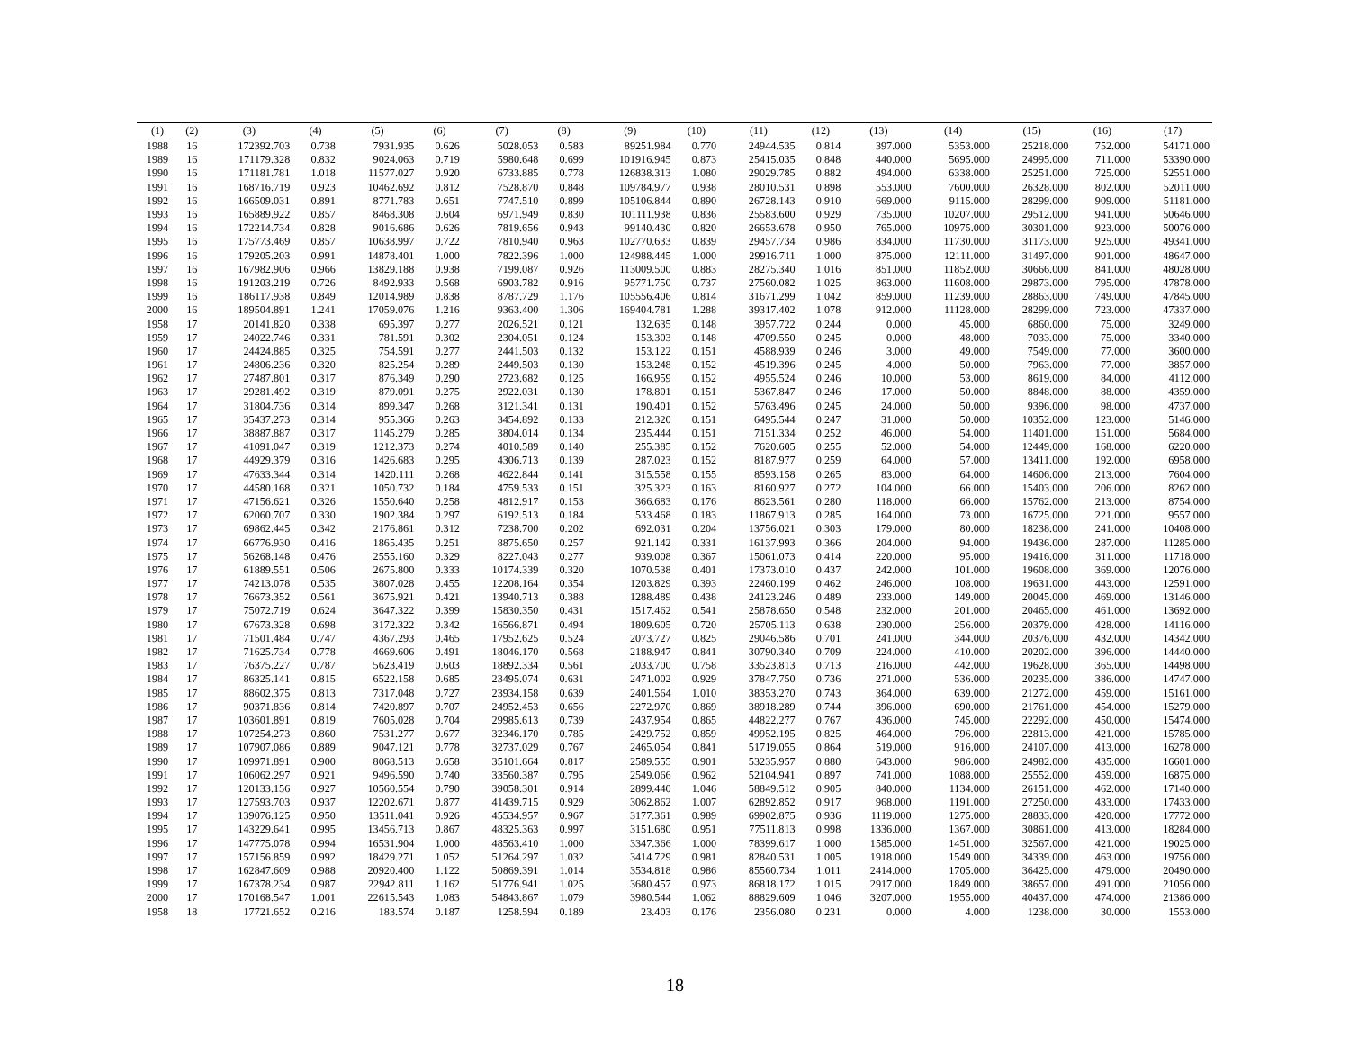| (1) | (2) | (3) | (4) | (5) | (6) | (7) | (8) | (9) | (10) | (11) | (12) | (13) | (14) | (15) | (16) | (17) |
| --- | --- | --- | --- | --- | --- | --- | --- | --- | --- | --- | --- | --- | --- | --- | --- | --- |
| 1988 | 16 | 172392.703 | 0.738 | 7931.935 | 0.626 | 5028.053 | 0.583 | 89251.984 | 0.770 | 24944.535 | 0.814 | 397.000 | 5353.000 | 25218.000 | 752.000 | 54171.000 |
| 1989 | 16 | 171179.328 | 0.832 | 9024.063 | 0.719 | 5980.648 | 0.699 | 101916.945 | 0.873 | 25415.035 | 0.848 | 440.000 | 5695.000 | 24995.000 | 711.000 | 53390.000 |
| 1990 | 16 | 171181.781 | 1.018 | 11577.027 | 0.920 | 6733.885 | 0.778 | 126838.313 | 1.080 | 29029.785 | 0.882 | 494.000 | 6338.000 | 25251.000 | 725.000 | 52551.000 |
| 1991 | 16 | 168716.719 | 0.923 | 10462.692 | 0.812 | 7528.870 | 0.848 | 109784.977 | 0.938 | 28010.531 | 0.898 | 553.000 | 7600.000 | 26328.000 | 802.000 | 52011.000 |
| 1992 | 16 | 166509.031 | 0.891 | 8771.783 | 0.651 | 7747.510 | 0.899 | 105106.844 | 0.890 | 26728.143 | 0.910 | 669.000 | 9115.000 | 28299.000 | 909.000 | 51181.000 |
| 1993 | 16 | 165889.922 | 0.857 | 8468.308 | 0.604 | 6971.949 | 0.830 | 101111.938 | 0.836 | 25583.600 | 0.929 | 735.000 | 10207.000 | 29512.000 | 941.000 | 50646.000 |
| 1994 | 16 | 172214.734 | 0.828 | 9016.686 | 0.626 | 7819.656 | 0.943 | 99140.430 | 0.820 | 26653.678 | 0.950 | 765.000 | 10975.000 | 30301.000 | 923.000 | 50076.000 |
| 1995 | 16 | 175773.469 | 0.857 | 10638.997 | 0.722 | 7810.940 | 0.963 | 102770.633 | 0.839 | 29457.734 | 0.986 | 834.000 | 11730.000 | 31173.000 | 925.000 | 49341.000 |
| 1996 | 16 | 179205.203 | 0.991 | 14878.401 | 1.000 | 7822.396 | 1.000 | 124988.445 | 1.000 | 29916.711 | 1.000 | 875.000 | 12111.000 | 31497.000 | 901.000 | 48647.000 |
| 1997 | 16 | 167982.906 | 0.966 | 13829.188 | 0.938 | 7199.087 | 0.926 | 113009.500 | 0.883 | 28275.340 | 1.016 | 851.000 | 11852.000 | 30666.000 | 841.000 | 48028.000 |
| 1998 | 16 | 191203.219 | 0.726 | 8492.933 | 0.568 | 6903.782 | 0.916 | 95771.750 | 0.737 | 27560.082 | 1.025 | 863.000 | 11608.000 | 29873.000 | 795.000 | 47878.000 |
| 1999 | 16 | 186117.938 | 0.849 | 12014.989 | 0.838 | 8787.729 | 1.176 | 105556.406 | 0.814 | 31671.299 | 1.042 | 859.000 | 11239.000 | 28863.000 | 749.000 | 47845.000 |
| 2000 | 16 | 189504.891 | 1.241 | 17059.076 | 1.216 | 9363.400 | 1.306 | 169404.781 | 1.288 | 39317.402 | 1.078 | 912.000 | 11128.000 | 28299.000 | 723.000 | 47337.000 |
| 1958 | 17 | 20141.820 | 0.338 | 695.397 | 0.277 | 2026.521 | 0.121 | 132.635 | 0.148 | 3957.722 | 0.244 | 0.000 | 45.000 | 6860.000 | 75.000 | 3249.000 |
| 1959 | 17 | 24022.746 | 0.331 | 781.591 | 0.302 | 2304.051 | 0.124 | 153.303 | 0.148 | 4709.550 | 0.245 | 0.000 | 48.000 | 7033.000 | 75.000 | 3340.000 |
| 1960 | 17 | 24424.885 | 0.325 | 754.591 | 0.277 | 2441.503 | 0.132 | 153.122 | 0.151 | 4588.939 | 0.246 | 3.000 | 49.000 | 7549.000 | 77.000 | 3600.000 |
| 1961 | 17 | 24806.236 | 0.320 | 825.254 | 0.289 | 2449.503 | 0.130 | 153.248 | 0.152 | 4519.396 | 0.245 | 4.000 | 50.000 | 7963.000 | 77.000 | 3857.000 |
| 1962 | 17 | 27487.801 | 0.317 | 876.349 | 0.290 | 2723.682 | 0.125 | 166.959 | 0.152 | 4955.524 | 0.246 | 10.000 | 53.000 | 8619.000 | 84.000 | 4112.000 |
| 1963 | 17 | 29281.492 | 0.319 | 879.091 | 0.275 | 2922.031 | 0.130 | 178.801 | 0.151 | 5367.847 | 0.246 | 17.000 | 50.000 | 8848.000 | 88.000 | 4359.000 |
| 1964 | 17 | 31804.736 | 0.314 | 899.347 | 0.268 | 3121.341 | 0.131 | 190.401 | 0.152 | 5763.496 | 0.245 | 24.000 | 50.000 | 9396.000 | 98.000 | 4737.000 |
| 1965 | 17 | 35437.273 | 0.314 | 955.366 | 0.263 | 3454.892 | 0.133 | 212.320 | 0.151 | 6495.544 | 0.247 | 31.000 | 50.000 | 10352.000 | 123.000 | 5146.000 |
| 1966 | 17 | 38887.887 | 0.317 | 1145.279 | 0.285 | 3804.014 | 0.134 | 235.444 | 0.151 | 7151.334 | 0.252 | 46.000 | 54.000 | 11401.000 | 151.000 | 5684.000 |
| 1967 | 17 | 41091.047 | 0.319 | 1212.373 | 0.274 | 4010.589 | 0.140 | 255.385 | 0.152 | 7620.605 | 0.255 | 52.000 | 54.000 | 12449.000 | 168.000 | 6220.000 |
| 1968 | 17 | 44929.379 | 0.316 | 1426.683 | 0.295 | 4306.713 | 0.139 | 287.023 | 0.152 | 8187.977 | 0.259 | 64.000 | 57.000 | 13411.000 | 192.000 | 6958.000 |
| 1969 | 17 | 47633.344 | 0.314 | 1420.111 | 0.268 | 4622.844 | 0.141 | 315.558 | 0.155 | 8593.158 | 0.265 | 83.000 | 64.000 | 14606.000 | 213.000 | 7604.000 |
| 1970 | 17 | 44580.168 | 0.321 | 1050.732 | 0.184 | 4759.533 | 0.151 | 325.323 | 0.163 | 8160.927 | 0.272 | 104.000 | 66.000 | 15403.000 | 206.000 | 8262.000 |
| 1971 | 17 | 47156.621 | 0.326 | 1550.640 | 0.258 | 4812.917 | 0.153 | 366.683 | 0.176 | 8623.561 | 0.280 | 118.000 | 66.000 | 15762.000 | 213.000 | 8754.000 |
| 1972 | 17 | 62060.707 | 0.330 | 1902.384 | 0.297 | 6192.513 | 0.184 | 533.468 | 0.183 | 11867.913 | 0.285 | 164.000 | 73.000 | 16725.000 | 221.000 | 9557.000 |
| 1973 | 17 | 69862.445 | 0.342 | 2176.861 | 0.312 | 7238.700 | 0.202 | 692.031 | 0.204 | 13756.021 | 0.303 | 179.000 | 80.000 | 18238.000 | 241.000 | 10408.000 |
| 1974 | 17 | 66776.930 | 0.416 | 1865.435 | 0.251 | 8875.650 | 0.257 | 921.142 | 0.331 | 16137.993 | 0.366 | 204.000 | 94.000 | 19436.000 | 287.000 | 11285.000 |
| 1975 | 17 | 56268.148 | 0.476 | 2555.160 | 0.329 | 8227.043 | 0.277 | 939.008 | 0.367 | 15061.073 | 0.414 | 220.000 | 95.000 | 19416.000 | 311.000 | 11718.000 |
| 1976 | 17 | 61889.551 | 0.506 | 2675.800 | 0.333 | 10174.339 | 0.320 | 1070.538 | 0.401 | 17373.010 | 0.437 | 242.000 | 101.000 | 19608.000 | 369.000 | 12076.000 |
| 1977 | 17 | 74213.078 | 0.535 | 3807.028 | 0.455 | 12208.164 | 0.354 | 1203.829 | 0.393 | 22460.199 | 0.462 | 246.000 | 108.000 | 19631.000 | 443.000 | 12591.000 |
| 1978 | 17 | 76673.352 | 0.561 | 3675.921 | 0.421 | 13940.713 | 0.388 | 1288.489 | 0.438 | 24123.246 | 0.489 | 233.000 | 149.000 | 20045.000 | 469.000 | 13146.000 |
| 1979 | 17 | 75072.719 | 0.624 | 3647.322 | 0.399 | 15830.350 | 0.431 | 1517.462 | 0.541 | 25878.650 | 0.548 | 232.000 | 201.000 | 20465.000 | 461.000 | 13692.000 |
| 1980 | 17 | 67673.328 | 0.698 | 3172.322 | 0.342 | 16566.871 | 0.494 | 1809.605 | 0.720 | 25705.113 | 0.638 | 230.000 | 256.000 | 20379.000 | 428.000 | 14116.000 |
| 1981 | 17 | 71501.484 | 0.747 | 4367.293 | 0.465 | 17952.625 | 0.524 | 2073.727 | 0.825 | 29046.586 | 0.701 | 241.000 | 344.000 | 20376.000 | 432.000 | 14342.000 |
| 1982 | 17 | 71625.734 | 0.778 | 4669.606 | 0.491 | 18046.170 | 0.568 | 2188.947 | 0.841 | 30790.340 | 0.709 | 224.000 | 410.000 | 20202.000 | 396.000 | 14440.000 |
| 1983 | 17 | 76375.227 | 0.787 | 5623.419 | 0.603 | 18892.334 | 0.561 | 2033.700 | 0.758 | 33523.813 | 0.713 | 216.000 | 442.000 | 19628.000 | 365.000 | 14498.000 |
| 1984 | 17 | 86325.141 | 0.815 | 6522.158 | 0.685 | 23495.074 | 0.631 | 2471.002 | 0.929 | 37847.750 | 0.736 | 271.000 | 536.000 | 20235.000 | 386.000 | 14747.000 |
| 1985 | 17 | 88602.375 | 0.813 | 7317.048 | 0.727 | 23934.158 | 0.639 | 2401.564 | 1.010 | 38353.270 | 0.743 | 364.000 | 639.000 | 21272.000 | 459.000 | 15161.000 |
| 1986 | 17 | 90371.836 | 0.814 | 7420.897 | 0.707 | 24952.453 | 0.656 | 2272.970 | 0.869 | 38918.289 | 0.744 | 396.000 | 690.000 | 21761.000 | 454.000 | 15279.000 |
| 1987 | 17 | 103601.891 | 0.819 | 7605.028 | 0.704 | 29985.613 | 0.739 | 2437.954 | 0.865 | 44822.277 | 0.767 | 436.000 | 745.000 | 22292.000 | 450.000 | 15474.000 |
| 1988 | 17 | 107254.273 | 0.860 | 7531.277 | 0.677 | 32346.170 | 0.785 | 2429.752 | 0.859 | 49952.195 | 0.825 | 464.000 | 796.000 | 22813.000 | 421.000 | 15785.000 |
| 1989 | 17 | 107907.086 | 0.889 | 9047.121 | 0.778 | 32737.029 | 0.767 | 2465.054 | 0.841 | 51719.055 | 0.864 | 519.000 | 916.000 | 24107.000 | 413.000 | 16278.000 |
| 1990 | 17 | 109971.891 | 0.900 | 8068.513 | 0.658 | 35101.664 | 0.817 | 2589.555 | 0.901 | 53235.957 | 0.880 | 643.000 | 986.000 | 24982.000 | 435.000 | 16601.000 |
| 1991 | 17 | 106062.297 | 0.921 | 9496.590 | 0.740 | 33560.387 | 0.795 | 2549.066 | 0.962 | 52104.941 | 0.897 | 741.000 | 1088.000 | 25552.000 | 459.000 | 16875.000 |
| 1992 | 17 | 120133.156 | 0.927 | 10560.554 | 0.790 | 39058.301 | 0.914 | 2899.440 | 1.046 | 58849.512 | 0.905 | 840.000 | 1134.000 | 26151.000 | 462.000 | 17140.000 |
| 1993 | 17 | 127593.703 | 0.937 | 12202.671 | 0.877 | 41439.715 | 0.929 | 3062.862 | 1.007 | 62892.852 | 0.917 | 968.000 | 1191.000 | 27250.000 | 433.000 | 17433.000 |
| 1994 | 17 | 139076.125 | 0.950 | 13511.041 | 0.926 | 45534.957 | 0.967 | 3177.361 | 0.989 | 69902.875 | 0.936 | 1119.000 | 1275.000 | 28833.000 | 420.000 | 17772.000 |
| 1995 | 17 | 143229.641 | 0.995 | 13456.713 | 0.867 | 48325.363 | 0.997 | 3151.680 | 0.951 | 77511.813 | 0.998 | 1336.000 | 1367.000 | 30861.000 | 413.000 | 18284.000 |
| 1996 | 17 | 147775.078 | 0.994 | 16531.904 | 1.000 | 48563.410 | 1.000 | 3347.366 | 1.000 | 78399.617 | 1.000 | 1585.000 | 1451.000 | 32567.000 | 421.000 | 19025.000 |
| 1997 | 17 | 157156.859 | 0.992 | 18429.271 | 1.052 | 51264.297 | 1.032 | 3414.729 | 0.981 | 82840.531 | 1.005 | 1918.000 | 1549.000 | 34339.000 | 463.000 | 19756.000 |
| 1998 | 17 | 162847.609 | 0.988 | 20920.400 | 1.122 | 50869.391 | 1.014 | 3534.818 | 0.986 | 85560.734 | 1.011 | 2414.000 | 1705.000 | 36425.000 | 479.000 | 20490.000 |
| 1999 | 17 | 167378.234 | 0.987 | 22942.811 | 1.162 | 51776.941 | 1.025 | 3680.457 | 0.973 | 86818.172 | 1.015 | 2917.000 | 1849.000 | 38657.000 | 491.000 | 21056.000 |
| 2000 | 17 | 170168.547 | 1.001 | 22615.543 | 1.083 | 54843.867 | 1.079 | 3980.544 | 1.062 | 88829.609 | 1.046 | 3207.000 | 1955.000 | 40437.000 | 474.000 | 21386.000 |
| 1958 | 18 | 17721.652 | 0.216 | 183.574 | 0.187 | 1258.594 | 0.189 | 23.403 | 0.176 | 2356.080 | 0.231 | 0.000 | 4.000 | 1238.000 | 30.000 | 1553.000 |
18